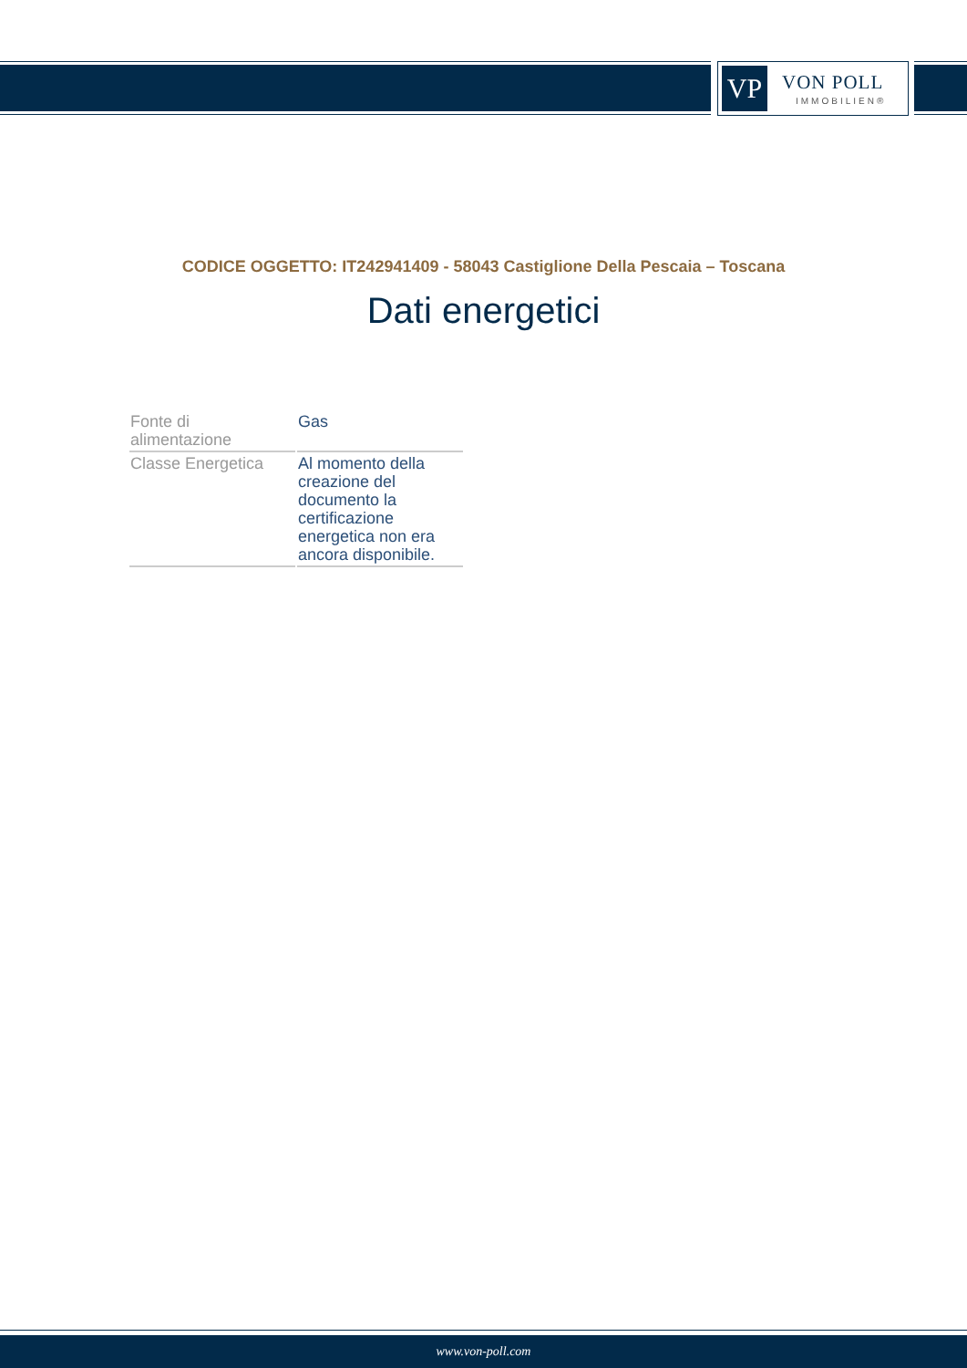VP VON POLL
IMMOBILIEN®
CODICE OGGETTO: IT242941409 - 58043 Castiglione Della Pescaia – Toscana
Dati energetici
| Fonte di alimentazione | Gas |
| Classe Energetica | Al momento della creazione del documento la certificazione energetica non era ancora disponibile. |
www.von-poll.com